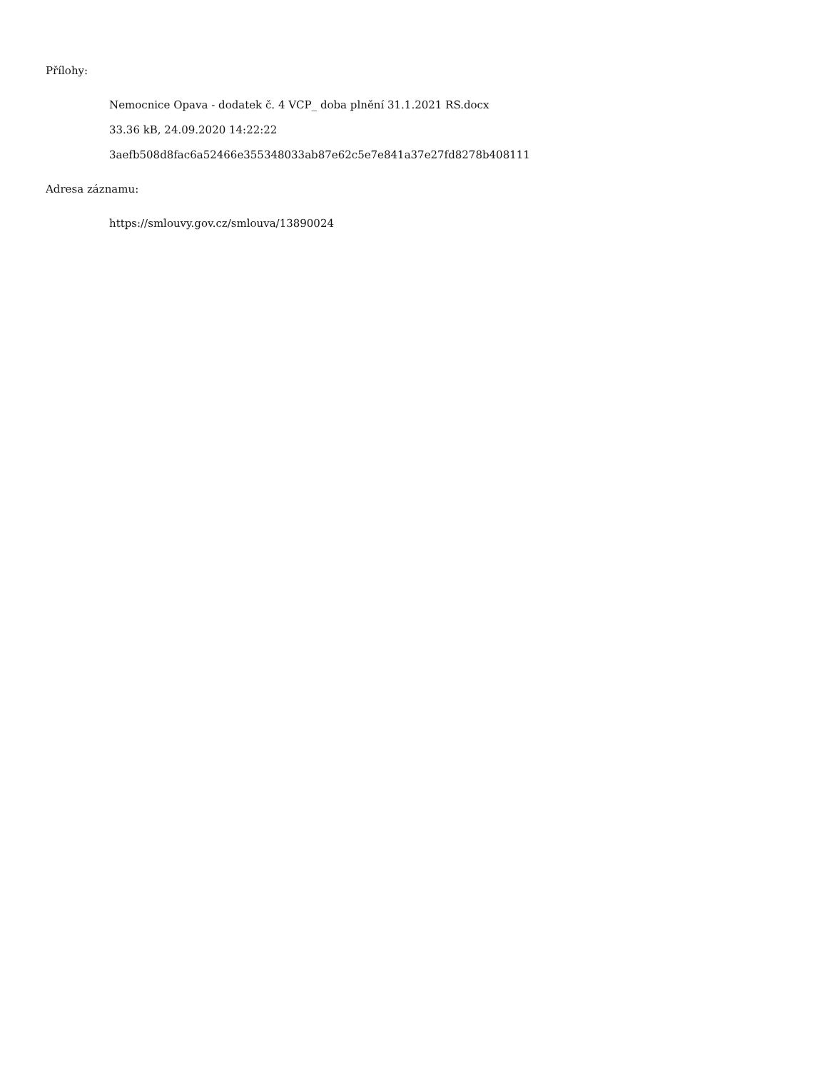Přílohy:
Nemocnice Opava - dodatek č. 4 VCP_ doba plnění 31.1.2021 RS.docx
33.36 kB, 24.09.2020 14:22:22
3aefb508d8fac6a52466e355348033ab87e62c5e7e841a37e27fd8278b408111
Adresa záznamu:
https://smlouvy.gov.cz/smlouva/13890024